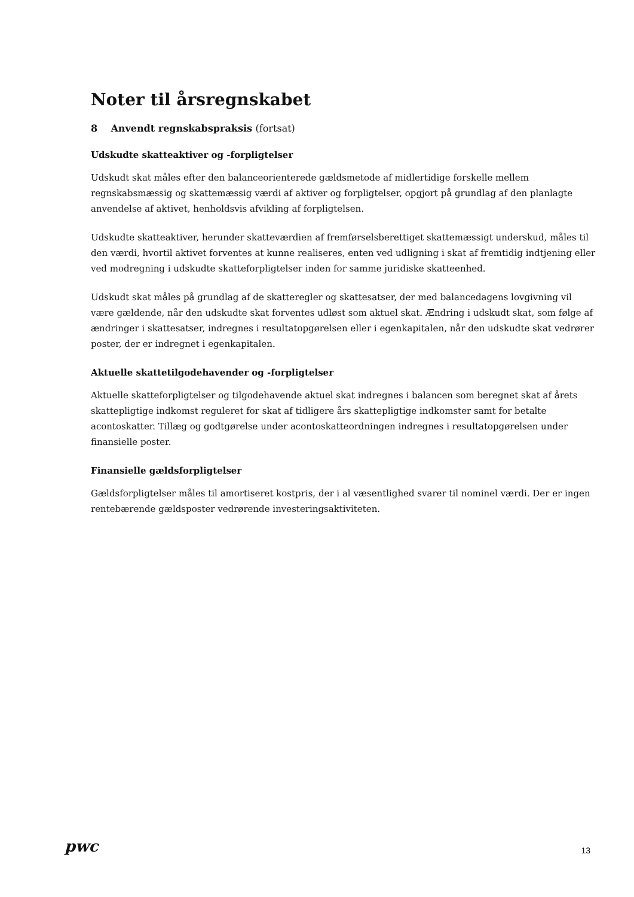Noter til årsregnskabet
8 Anvendt regnskabspraksis (fortsat)
Udskudte skatteaktiver og -forpligtelser
Udskudt skat måles efter den balanceorienterede gældsmetode af midlertidige forskelle mellem regnskabsmæssig og skattemæssig værdi af aktiver og forpligtelser, opgjort på grundlag af den planlagte anvendelse af aktivet, henholdsvis afvikling af forpligtelsen.
Udskudte skatteaktiver, herunder skatteværdien af fremførselsberettiget skattemæssigt underskud, måles til den værdi, hvortil aktivet forventes at kunne realiseres, enten ved udligning i skat af fremtidig indtjening eller ved modregning i udskudte skatteforpligtelser inden for samme juridiske skatteenhed.
Udskudt skat måles på grundlag af de skatteregler og skattesatser, der med balancedagens lovgivning vil være gældende, når den udskudte skat forventes udløst som aktuel skat. Ændring i udskudt skat, som følge af ændringer i skattesatser, indregnes i resultatopgørelsen eller i egenkapitalen, når den udskudte skat vedrører poster, der er indregnet i egenkapitalen.
Aktuelle skattetilgodehavender og -forpligtelser
Aktuelle skatteforpligtelser og tilgodehavende aktuel skat indregnes i balancen som beregnet skat af årets skattepligtige indkomst reguleret for skat af tidligere års skattepligtige indkomster samt for betalte acontoskatter. Tillæg og godtgørelse under acontoskatteordningen indregnes i resultatopgørelsen under finansielle poster.
Finansielle gældsforpligtelser
Gældsforpligtelser måles til amortiseret kostpris, der i al væsentlighed svarer til nominel værdi. Der er ingen rentebærende gældsposter vedrørende investeringsaktiviteten.
pwc
13